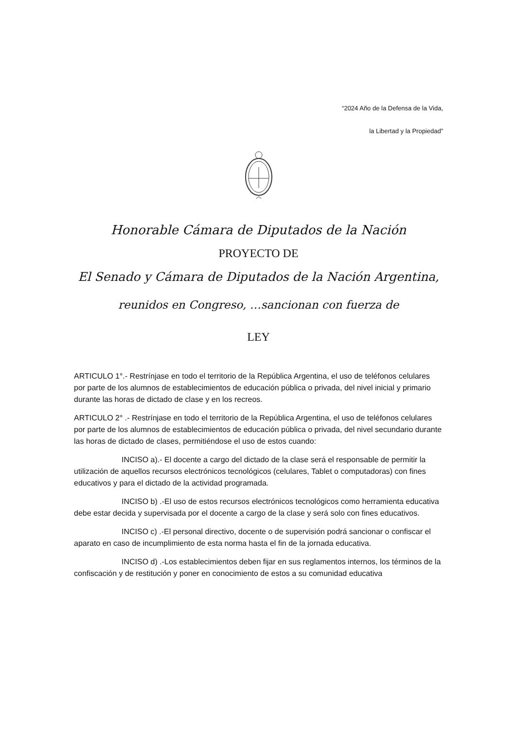“2024 Año de la Defensa de la Vida,
la Libertad y la Propiedad”
Honorable Cámara de Diputados de la Nación
PROYECTO DE
El Senado y Cámara de Diputados de la Nación Argentina,
reunidos en Congreso, …sancionan con fuerza de
LEY
ARTICULO 1°.- Restrínjase en todo el territorio de la República Argentina, el uso de teléfonos celulares por parte de los alumnos de establecimientos de educación pública o privada, del nivel inicial y primario durante las horas de dictado de clase y en los recreos.
ARTICULO 2° .- Restrínjase en todo el territorio de la República Argentina, el uso de teléfonos celulares por parte de los alumnos de establecimientos de educación pública o privada, del nivel secundario durante las horas de dictado de clases, permitiéndose el uso de estos cuando:
INCISO a).- El docente a cargo del dictado de la clase será el responsable de permitir la utilización de aquellos recursos electrónicos tecnológicos (celulares, Tablet o computadoras) con fines educativos y para el dictado de la actividad programada.
INCISO b) .-El uso de estos recursos electrónicos tecnológicos como herramienta educativa debe estar decida y supervisada por el docente a cargo de la clase y será solo con fines educativos.
INCISO c) .-El personal directivo, docente o de supervisión podrá sancionar o confiscar el aparato en caso de incumplimiento de esta norma hasta el fin de la jornada educativa.
INCISO d) .-Los establecimientos deben fijar en sus reglamentos internos, los términos de la confiscación y de restitución y poner en conocimiento de estos a su comunidad educativa